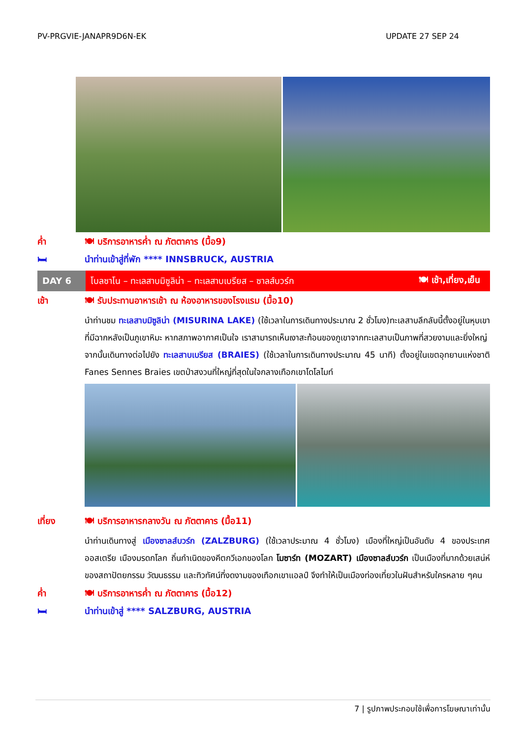PV-PRGVIE-JANAPR9D6N-EK UPDATE 27 SEP 24
ค่ำ 🍽 บริการอาหารค่ำ ณ ภัตตาคาร (มื้อ9)
🛏 นำท่านเข้าสู่ที่พัก **** INNSBRUCK, AUSTRIA
DAY 6
โบลซาโน – ทะเลสาบมิซูลิน่า – ทะเลสาบเบรียส – ซาลส์บวร์ก 🍽 เช้า,เที่ยง,เย็น
เช้า 🍽 รับประทานอาหารเช้า ณ ห้องอาหารของโรงแรม (มื้อ10)
นำท่านชม ทะเลสาบมิซูลิน่า (MISURINA LAKE) (ใช้เวลาในการเดินทางประมาณ 2 ชั่วโมง)ทะเลสาบลึกลับนี้ตั้งอยู่ในหุบเขาที่มีฉากหลังเป็นภูเขาหิมะ หากสภาพอากาศเป็นใจ เราสามารถเห็นเงาสะท้อนของภูเขาจากทะเลสาบเป็นภาพที่สวยงามและยิ่งใหญ่
จากนั้นเดินทางต่อไปยัง ทะเลสาบเบรียส (BRAIES) (ใช้เวลาในการเดินทางประมาณ 45 นาที) ตั้งอยู่ในเขตอุทยานแห่งชาติ Fanes Sennes Braies เขตป่าสงวนที่ใหญ่ที่สุดในใจกลางเทือกเขาโดโลไมท์
เที่ยง 🍽 บริการอาหารกลางวัน ณ ภัตตาคาร (มื้อ11)
นำท่านเดินทางสู่ เมืองซาลส์บวร์ก (ZALZBURG) (ใช้เวลาประมาณ 4 ชั่วโมง) เมืองที่ใหญ่เป็นอันดับ 4 ของประเทศออสเตรีย เมืองมรดกโลก ถิ่นกำเนิดของคีตกวีเอกของโลก โมซาร์ท (MOZART) เมืองซาลส์บวร์ก เป็นเมืองที่มากด้วยเสน่ห์ของสถาปัตยกรรม วัฒนธรรม และทิวทัศน์ที่งดงามของเทือกเขาแอลป์ จึงทำให้เป็นเมืองท่องเที่ยวในฝันสำหรับใครหลาย ๆคน
ค่ำ 🍽 บริการอาหารค่ำ ณ ภัตตาคาร (มื้อ12)
🛏 นำท่านเข้าสู่ **** SALZBURG, AUSTRIA
7 | รูปภาพประกอบใช้เพื่อการโฆษณาเท่านั้น